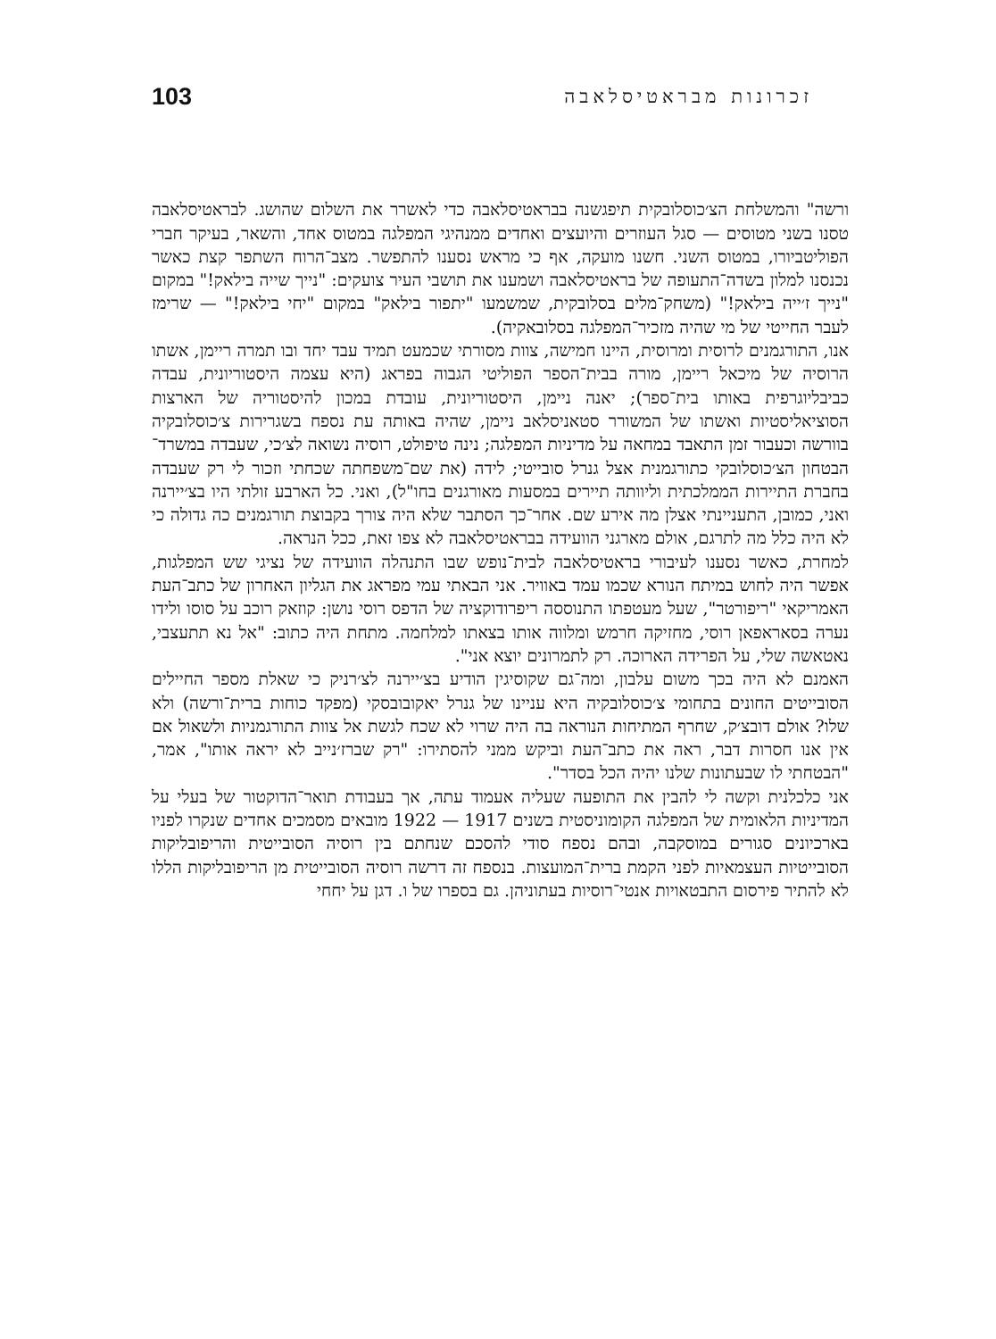זכרונות מבראטיסלאבה 103
ורשה" והמשלחת הצ׳כוסלובקית תיפגשנה בבראטיסלאבה כדי לאשרר את השלום שהושג. לבראטיסלאבה טסנו בשני מטוסים — סגל העוזרים והיועצים ואחדים ממנהיגי המפלגה במטוס אחד, והשאר, בעיקר חברי הפוליטביורו, במטוס השני. חשנו מועקה, אף כי מראש נסענו להתפשר. מצב־הרוח השתפר קצת כאשר נכנסנו למלון בשדה־התעופה של בראטיסלאבה ושמענו את תושבי העיר צועקים: "נייך שייה בילאק!" במקום "נייך ז׳ייה בילאק!" (משחק־מלים בסלובקית, שמשמעו "יתפור בילאק" במקום "יחי בילאק!" — שרימז לעבר החייטי של מי שהיה מזכיר־המפלגה בסלובאקיה).
אנו, התורגמנים לרוסית ומרוסית, היינו חמישה, צוות מסורתי שכמעט תמיד עבד יחד ובו תמרה ריימן, אשתו הרוסיה של מיכאל ריימן, מורה בבית־הספר הפוליטי הגבוה בפראג (היא עצמה היסטוריונית, עבדה כביבליוגרפית באותו בית־ספר); יאנה ניימן, היסטוריונית, עובדת במכון להיסטוריה של הארצות הסוציאליסטיות ואשתו של המשורר סטאניסלאב ניימן, שהיה באותה עת נספח בשגרירות צ׳כוסלובקיה בוורשה וכעבור זמן התאבד במחאה על מדיניות המפלגה; נינה טיפולט, רוסיה נשואה לצ׳כי, שעבדה במשרד־הבטחון הצ׳כוסלובקי כתורגמנית אצל גנרל סובייטי; לידה (את שם־משפחתה שכחתי וזכור לי רק שעבדה בחברת התיירות הממלכתית וליוותה תיירים במסעות מאורגנים בחו"ל), ואני. כל הארבע זולתי היו בצ׳יירנה ואני, כמובן, התעניינתי אצלן מה אירע שם. אחר־כך הסתבר שלא היה צורך בקבוצת תורגמנים כה גדולה כי לא היה כלל מה לתרגם, אולם מארגני הוועידה בבראטיסלאבה לא צפו זאת, ככל הנראה.
למחרת, כאשר נסענו לעיבורי בראטיסלאבה לבית־נופש שבו התנהלה הוועידה של נציגי שש המפלגות, אפשר היה לחוש במיתח הנורא שכמו עמד באוויר. אני הבאתי עמי מפראג את הגליון האחרון של כתב־העת האמריקאי "ריפורטר", שעל מעטפתו התנוססה ריפרודוקציה של הדפס רוסי נושן: קוזאק רוכב על סוסו ולידו נערה בסאראפאן רוסי, מחזיקה חרמש ומלווה אותו בצאתו למלחמה. מתחת היה כתוב: "אל נא תתעצבי, נאטאשה שלי, על הפרידה הארוכה. רק לתמרונים יוצא אני".
האמנם לא היה בכך משום עלבון, ומה־גם שקוסיגין הודיע בצ׳יירנה לצ׳רניק כי שאלת מספר החיילים הסובייטים החונים בתחומי צ׳כוסלובקיה היא עניינו של גנרל יאקובובסקי (מפקד כוחות ברית־ורשה) ולא שלו? אולם דובצ׳ק, שחרף המתיחות הנוראה בה היה שרוי לא שכח לגשת אל צוות התורגמניות ולשאול אם אין אנו חסרות דבר, ראה את כתב־העת וביקש ממני להסתירו: "רק שברז׳נייב לא יראה אותו", אמר, "הבטחתי לו שבעתונות שלנו יהיה הכל בסדר".
אני כלכלנית וקשה לי להבין את התופעה שעליה אעמוד עתה, אך בעבודת תואר־הדוקטור של בעלי על המדיניות הלאומית של המפלגה הקומוניסטית בשנים 1917 — 1922 מובאים מסמכים אחדים שנקרו לפניו בארכיונים סגורים במוסקבה, ובהם נספח סודי להסכם שנחתם בין רוסיה הסובייטית והריפובליקות הסובייטיות העצמאיות לפני הקמת ברית־המועצות. בנספח זה דרשה רוסיה הסובייטית מן הריפובליקות הללו לא להתיר פירסום התבטאויות אנטי־רוסיות בעתוניהן. גם בספרו של ו. דגן על יחחי